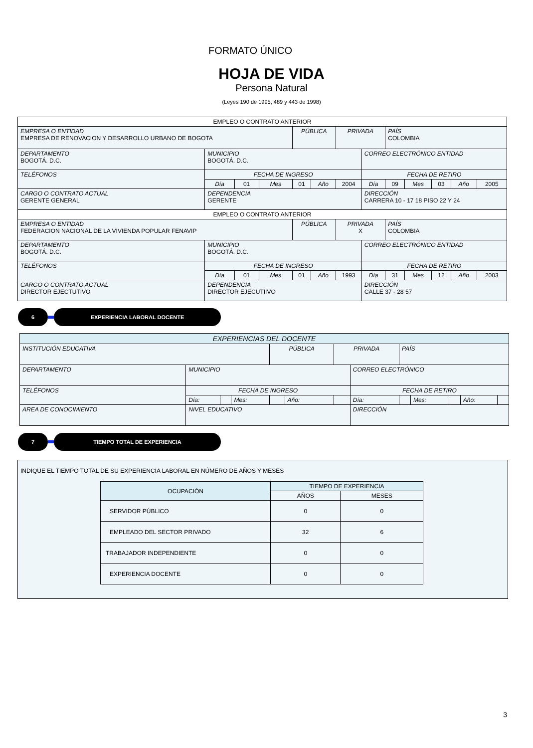FORMATO ÚNICO
HOJA DE VIDA
Persona Natural
(Leyes 190 de 1995, 489 y 443 de 1998)
| EMPLEO O CONTRATO ANTERIOR | | | | | | | | | | | | |
| EMPRESA O ENTIDAD EMPRESA DE RENOVACION Y DESARROLLO URBANO DE BOGOTA | | | | PÚBLICA | | PRIVADA | | PAÍS COLOMBIA | | | | |
| DEPARTAMENTO BOGOTÁ. D.C. | MUNICIPIO BOGOTÁ. D.C. | | | | | | CORREO ELECTRÓNICO ENTIDAD | | | | | |
| TELÉFONOS | FECHA DE INGRESO | | | | | | FECHA DE RETIRO | | | | | |
| | Día | 01 | Mes | 01 | Año | 2004 | Día | 09 | Mes | 03 | Año | 2005 |
| CARGO O CONTRATO ACTUAL GERENTE GENERAL | DEPENDENCIA GERENTE | | | | | | DIRECCIÓN CARRERA 10 - 17 18 PISO 22 Y 24 | | | | | |
| EMPLEO O CONTRATO ANTERIOR | | | | | | | | | | | | |
| EMPRESA O ENTIDAD FEDERACION NACIONAL DE LA VIVIENDA POPULAR FENAVIP | | | | PÚBLICA | | PRIVADA X | | PAÍS COLOMBIA | | | | |
| DEPARTAMENTO BOGOTÁ. D.C. | MUNICIPIO BOGOTÁ. D.C. | | | | | | CORREO ELECTRÓNICO ENTIDAD | | | | | |
| TELÉFONOS | FECHA DE INGRESO | | | | | | FECHA DE RETIRO | | | | | |
| | Día | 01 | Mes | 01 | Año | 1993 | Día | 31 | Mes | 12 | Año | 2003 |
| CARGO O CONTRATO ACTUAL DIRECTOR EJECTUTIVO | DEPENDENCIA DIRECTOR EJECUTIIVO | | | | | | DIRECCIÓN CALLE 37 - 28 57 | | | | | |
6 EXPERIENCIA LABORAL DOCENTE
| EXPERIENCIAS DEL DOCENTE | | | | | | | | | | | | |
| INSTITUCIÓN EDUCATIVA | | | | PÚBLICA | | PRIVADA | | PAÍS | | | | |
| DEPARTAMENTO | MUNICIPIO | | | | | | CORREO ELECTRÓNICO | | | | | |
| TELÉFONOS | FECHA DE INGRESO | | | | | | FECHA DE RETIRO | | | | | |
| | Día: | | Mes: | | Año: | | Día: | | Mes: | | Año: | |
| AREA DE CONOCIMIENTO | NIVEL EDUCATIVO | | | | | | DIRECCIÓN | | | | | |
7 TIEMPO TOTAL DE EXPERIENCIA
INDIQUE EL TIEMPO TOTAL DE SU EXPERIENCIA LABORAL EN NÚMERO DE AÑOS Y MESES
| OCUPACIÓN | TIEMPO DE EXPERIENCIA | |
| --- | --- | --- |
| | AÑOS | MESES |
| SERVIDOR PÚBLICO | 0 | 0 |
| EMPLEADO DEL SECTOR PRIVADO | 32 | 6 |
| TRABAJADOR INDEPENDIENTE | 0 | 0 |
| EXPERIENCIA DOCENTE | 0 | 0 |
3